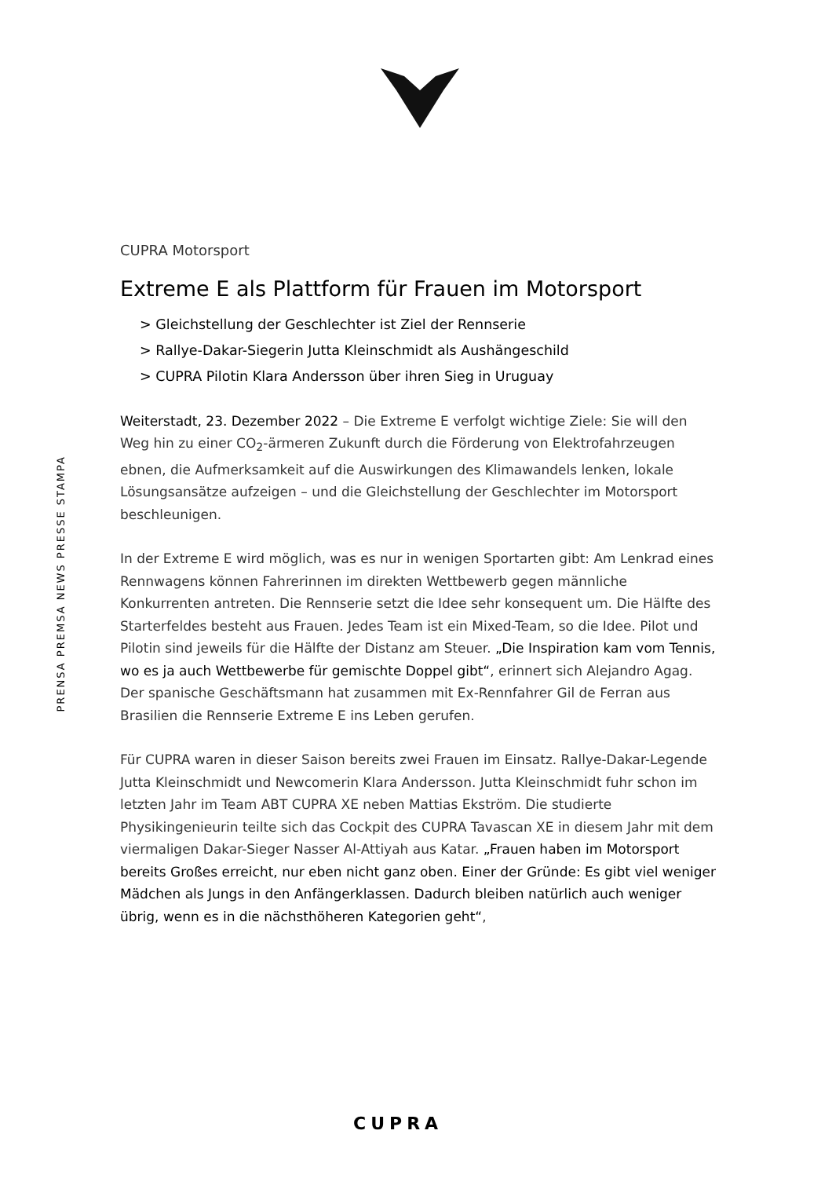PRENSA PREMSA NEWS PRESSE STAMPA
CUPRA Motorsport
Extreme E als Plattform für Frauen im Motorsport
> Gleichstellung der Geschlechter ist Ziel der Rennserie
> Rallye-Dakar-Siegerin Jutta Kleinschmidt als Aushängeschild
> CUPRA Pilotin Klara Andersson über ihren Sieg in Uruguay
Weiterstadt, 23. Dezember 2022 – Die Extreme E verfolgt wichtige Ziele: Sie will den Weg hin zu einer CO<sub>2</sub>-ärmeren Zukunft durch die Förderung von Elektrofahrzeugen ebnen, die Aufmerksamkeit auf die Auswirkungen des Klimawandels lenken, lokale Lösungsansätze aufzeigen – und die Gleichstellung der Geschlechter im Motorsport beschleunigen.
In der Extreme E wird möglich, was es nur in wenigen Sportarten gibt: Am Lenkrad eines Rennwagens können Fahrerinnen im direkten Wettbewerb gegen männliche Konkurrenten antreten. Die Rennserie setzt die Idee sehr konsequent um. Die Hälfte des Starterfeldes besteht aus Frauen. Jedes Team ist ein Mixed-Team, so die Idee. Pilot und Pilotin sind jeweils für die Hälfte der Distanz am Steuer. „Die Inspiration kam vom Tennis, wo es ja auch Wettbewerbe für gemischte Doppel gibt“, erinnert sich Alejandro Agag. Der spanische Geschäftsmann hat zusammen mit Ex-Rennfahrer Gil de Ferran aus Brasilien die Rennserie Extreme E ins Leben gerufen.
Für CUPRA waren in dieser Saison bereits zwei Frauen im Einsatz. Rallye-Dakar-Legende Jutta Kleinschmidt und Newcomerin Klara Andersson. Jutta Kleinschmidt fuhr schon im letzten Jahr im Team ABT CUPRA XE neben Mattias Ekström. Die studierte Physikingenieurin teilte sich das Cockpit des CUPRA Tavascan XE in diesem Jahr mit dem viermaligen Dakar-Sieger Nasser Al-Attiyah aus Katar. „Frauen haben im Motorsport bereits Großes erreicht, nur eben nicht ganz oben. Einer der Gründe: Es gibt viel weniger Mädchen als Jungs in den Anfängerklassen. Dadurch bleiben natürlich auch weniger übrig, wenn es in die nächsthöheren Kategorien geht“,
CUPRA